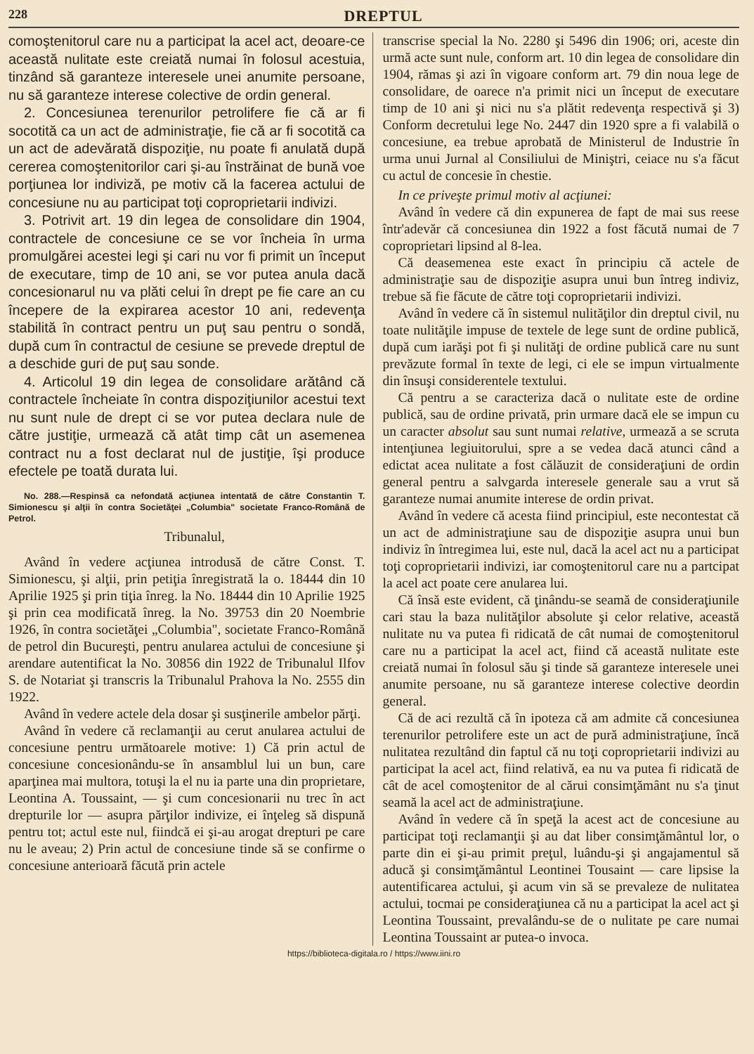228 DREPTUL
comoştenitorul care nu a participat la acel act, deoare-ce această nulitate este creiată numai în folosul acestuia, tinzând să garanteze interesele unei anumite persoane, nu să garanteze interese colective de ordin general.
2. Concesiunea terenurilor petrolifere fie că ar fi socotită ca un act de administraţie, fie că ar fi socotită ca un act de adevărată dispoziţie, nu poate fi anulată după cererea comoştenitorilor cari şi-au înstrăinat de bună voe porţiunea lor indiviză, pe motiv că la facerea actului de concesiune nu au participat toţi coproprietarii indivizi.
3. Potrivit art. 19 din legea de consolidare din 1904, contractele de concesiune ce se vor încheia în urma promulgărei acestei legi şi cari nu vor fi primit un început de executare, timp de 10 ani, se vor putea anula dacă concesionarul nu va plăti celui în drept pe fie care an cu începere de la expirarea acestor 10 ani, redevenţa stabilită în contract pentru un puţ sau pentru o sondă, după cum în contractul de cesiune se prevede dreptul de a deschide guri de puţ sau sonde.
4. Articolul 19 din legea de consolidare arătând că contractele încheiate în contra dispoziţiunilor acestui text nu sunt nule de drept ci se vor putea declara nule de către justiţie, urmează că atât timp cât un asemenea contract nu a fost declarat nul de justiţie, îşi produce efectele pe toată durata lui.
No. 288.—Respinsă ca nefondată acţiunea intentată de către Constantin T. Simionescu şi alţii în contra Societăţei „Columbia" societate Franco-Română de Petrol.
Tribunalul,
Având în vedere acţiunea introdusă de către Const. T. Simionescu, şi alţii, prin petiţia înregistrată la o. 18444 din 10 Aprilie 1925 şi prin tiţia înreg. la No. 18444 din 10 Aprilie 1925 şi prin cea modificată înreg. la No. 39753 din 20 Noembrie 1926, în contra societăţei „Columbia", societate Franco-Română de petrol din Bucureşti, pentru anularea actului de concesiune şi arendare autentificat la No. 30856 din 1922 de Tribunalul Ilfov S. de Notariat şi transcris la Tribunalul Prahova la No. 2555 din 1922.
Având în vedere actele dela dosar şi susţinerile ambelor părţi.
Având în vedere că reclamanţii au cerut anularea actului de concesiune pentru următoarele motive: 1) Că prin actul de concesiune concesionându-se în ansamblul lui un bun, care aparţinea mai multora, totuşi la el nu ia parte una din proprietare, Leontina A. Toussaint, — şi cum concesionarii nu trec în act drepturile lor — asupra părţilor indivize, ei înţeleg să dispună pentru tot; actul este nul, fiindcă ei şi-au arogat drepturi pe care nu le aveau; 2) Prin actul de concesiune tinde să se confirme o concesiune anterioară făcută prin actele
transcrise special la No. 2280 şi 5496 din 1906; ori, aceste din urmă acte sunt nule, conform art. 10 din legea de consolidare din 1904, rămas şi azi în vigoare conform art. 79 din noua lege de consolidare, de oarece n'a primit nici un început de executare timp de 10 ani şi nici nu s'a plătit redevenţa respectivă şi 3) Conform decretului lege No. 2447 din 1920 spre a fi valabilă o concesiune, ea trebue aprobată de Ministerul de Industrie în urma unui Jurnal al Consiliului de Miniştri, ceiace nu s'a făcut cu actul de concesie în chestie.
In ce priveşte primul motiv al acţiunei:
Având în vedere că din expunerea de fapt de mai sus reese într'adevăr că concesiunea din 1922 a fost făcută numai de 7 coproprietari lipsind al 8-lea.
Că deasemenea este exact în principiu că actele de administraţie sau de dispoziţie asupra unui bun întreg indiviz, trebue să fie făcute de către toţi coproprietarii indivizi.
Având în vedere că în sistemul nulităţilor din dreptul civil, nu toate nulităţile impuse de textele de lege sunt de ordine publică, după cum iarăşi pot fi şi nulităţi de ordine publică care nu sunt prevăzute formal în texte de legi, ci ele se impun virtualmente din însuşi considerentele textului.
Că pentru a se caracteriza dacă o nulitate este de ordine publică, sau de ordine privată, prin urmare dacă ele se impun cu un caracter absolut sau sunt numai relative, urmează a se scruta intenţiunea legiuitorului, spre a se vedea dacă atunci când a edictat acea nulitate a fost călăuzit de consideraţiuni de ordin general pentru a salvgarda interesele generale sau a vrut să garanteze numai anumite interese de ordin privat.
Având în vedere că acesta fiind principiul, este necontestat că un act de administraţiune sau de dispoziţie asupra unui bun indiviz în întregimea lui, este nul, dacă la acel act nu a participat toţi coproprietarii indivizi, iar comoştenitorul care nu a partcipat la acel act poate cere anularea lui.
Că însă este evident, că ţinându-se seamă de consideraţiunile cari stau la baza nulităţilor absolute şi celor relative, această nulitate nu va putea fi ridicată de cât numai de comoştenitorul care nu a participat la acel act, fiind că această nulitate este creiată numai în folosul său şi tinde să garanteze interesele unei anumite persoane, nu să garanteze interese colective deordin general.
Că de aci rezultă că în ipoteza că am admite că concesiunea terenurilor petrolifere este un act de pură administraţiune, încă nulitatea rezultând din faptul că nu toţi coproprietarii indivizi au participat la acel act, fiind relativă, ea nu va putea fi ridicată de cât de acel comoştenitor de al cărui consimţământ nu s'a ţinut seamă la acel act de administraţiune.
Având în vedere că în speţă la acest act de concesiune au participat toţi reclamanţii şi au dat liber consimţământul lor, o parte din ei şi-au primit preţul, luându-şi şi angajamentul să aducă şi consimţământul Leontinei Tousaint — care lipsise la autentificarea actului, şi acum vin să se prevaleze de nulitatea actului, tocmai pe consideraţiunea că nu a participat la acel act şi Leontina Toussaint, prevalându-se de o nulitate pe care numai Leontina Toussaint ar putea-o invoca.
https://biblioteca-digitala.ro / https://www.iini.ro